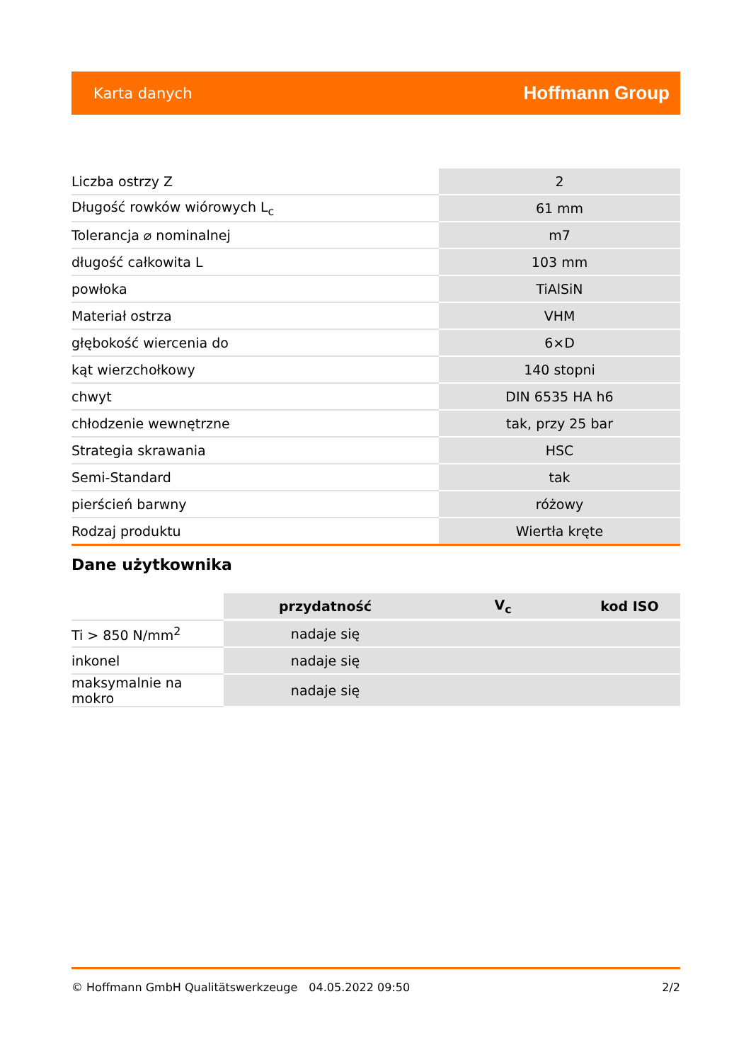Karta danych Hoffmann Group
| Liczba ostrzy Z | 2 |
| Długość rowków wiórowych L<sub>c</sub> | 61 mm |
| Tolerancja ⌀ nominalnej | m7 |
| długość całkowita L | 103 mm |
| powłoka | TiAlSiN |
| Materiał ostrza | VHM |
| głębokość wiercenia do | 6×D |
| kąt wierzchołkowy | 140 stopni |
| chwyt | DIN 6535 HA h6 |
| chłodzenie wewnętrzne | tak, przy 25 bar |
| Strategia skrawania | HSC |
| Semi-Standard | tak |
| pierścień barwny | różowy |
| Rodzaj produktu | Wiertła kręte |
Dane użytkownika
| | przydatność | V<sub>c</sub> | kod ISO |
| --- | --- | --- | --- |
| Ti > 850 N/mm<sup>2</sup> | nadaje się | | |
| inkonel | nadaje się | | |
| maksymalnie na mokro | nadaje się | | |
© Hoffmann GmbH Qualitätswerkzeuge 04.05.2022 09:50 2/2